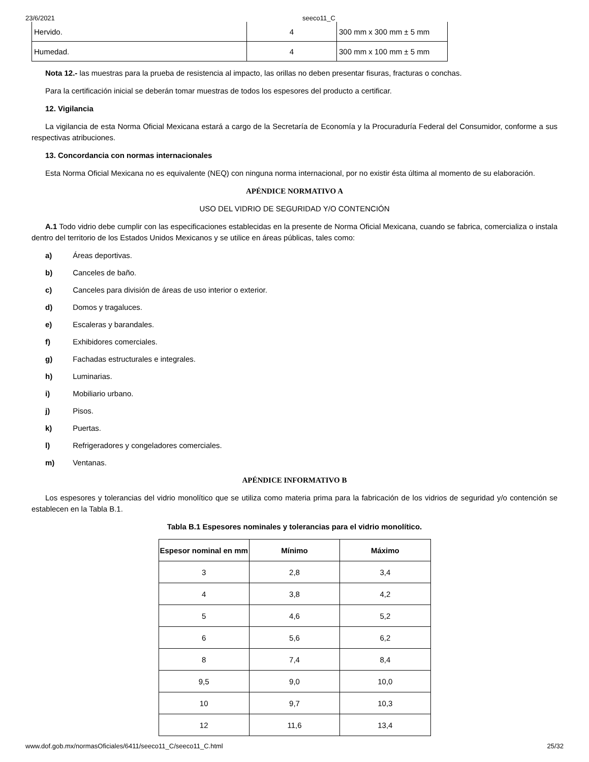23/6/2021 seeco11_C
| Hervido. | 4 | 300 mm x 300 mm ± 5 mm |
| Humedad. | 4 | 300 mm x 100 mm ± 5 mm |
Nota 12.- las muestras para la prueba de resistencia al impacto, las orillas no deben presentar fisuras, fracturas o conchas.
Para la certificación inicial se deberán tomar muestras de todos los espesores del producto a certificar.
12. Vigilancia
La vigilancia de esta Norma Oficial Mexicana estará a cargo de la Secretaría de Economía y la Procuraduría Federal del Consumidor, conforme a sus respectivas atribuciones.
13. Concordancia con normas internacionales
Esta Norma Oficial Mexicana no es equivalente (NEQ) con ninguna norma internacional, por no existir ésta última al momento de su elaboración.
APÉNDICE NORMATIVO A
USO DEL VIDRIO DE SEGURIDAD Y/O CONTENCIÓN
A.1 Todo vidrio debe cumplir con las especificaciones establecidas en la presente de Norma Oficial Mexicana, cuando se fabrica, comercializa o instala dentro del territorio de los Estados Unidos Mexicanos y se utilice en áreas públicas, tales como:
a) Áreas deportivas.
b) Canceles de baño.
c) Canceles para división de áreas de uso interior o exterior.
d) Domos y tragaluces.
e) Escaleras y barandales.
f) Exhibidores comerciales.
g) Fachadas estructurales e integrales.
h) Luminarias.
i) Mobiliario urbano.
j) Pisos.
k) Puertas.
l) Refrigeradores y congeladores comerciales.
m) Ventanas.
APÉNDICE INFORMATIVO B
Los espesores y tolerancias del vidrio monolítico que se utiliza como materia prima para la fabricación de los vidrios de seguridad y/o contención se establecen en la Tabla B.1.
Tabla B.1 Espesores nominales y tolerancias para el vidrio monolítico.
| Espesor nominal en mm | Mínimo | Máximo |
| --- | --- | --- |
| 3 | 2,8 | 3,4 |
| 4 | 3,8 | 4,2 |
| 5 | 4,6 | 5,2 |
| 6 | 5,6 | 6,2 |
| 8 | 7,4 | 8,4 |
| 9,5 | 9,0 | 10,0 |
| 10 | 9,7 | 10,3 |
| 12 | 11,6 | 13,4 |
www.dof.gob.mx/normasOficiales/6411/seeco11_C/seeco11_C.html 25/32